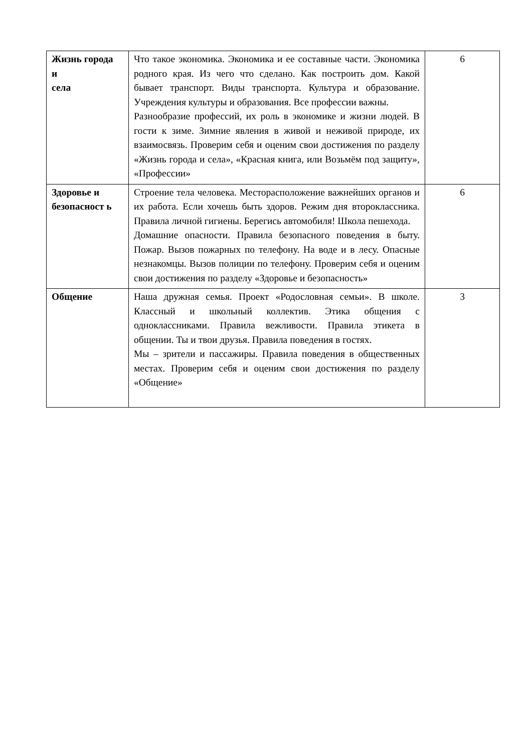| Жизнь города и села | Что такое экономика. Экономика и ее составные части. Экономика родного края. Из чего что сделано. Как построить дом. Какой бывает транспорт. Виды транспорта. Культура и образование. Учреждения культуры и образования. Все профессии важны. Разнообразие профессий, их роль в экономике и жизни людей. В гости к зиме. Зимние явления в живой и неживой природе, их взаимосвязь. Проверим себя и оценим свои достижения по разделу «Жизнь города и села», «Красная книга, или Возьмём под защиту», «Профессии» | 6 |
| Здоровье и безопасност ь | Строение тела человека. Месторасположение важнейших органов и их работа. Если хочешь быть здоров. Режим дня второклассника. Правила личной гигиены. Берегись автомобиля! Школа пешехода. Домашние опасности. Правила безопасного поведения в быту. Пожар. Вызов пожарных по телефону. На воде и в лесу. Опасные незнакомцы. Вызов полиции по телефону. Проверим себя и оценим свои достижения по разделу «Здоровье и безопасность» | 6 |
| Общение | Наша дружная семья. Проект «Родословная семьи». В школе. Классный и школьный коллектив. Этика общения с одноклассниками. Правила вежливости. Правила этикета в общении. Ты и твои друзья. Правила поведения в гостях. Мы – зрители и пассажиры. Правила поведения в общественных местах. Проверим себя и оценим свои достижения по разделу «Общение» | 3 |